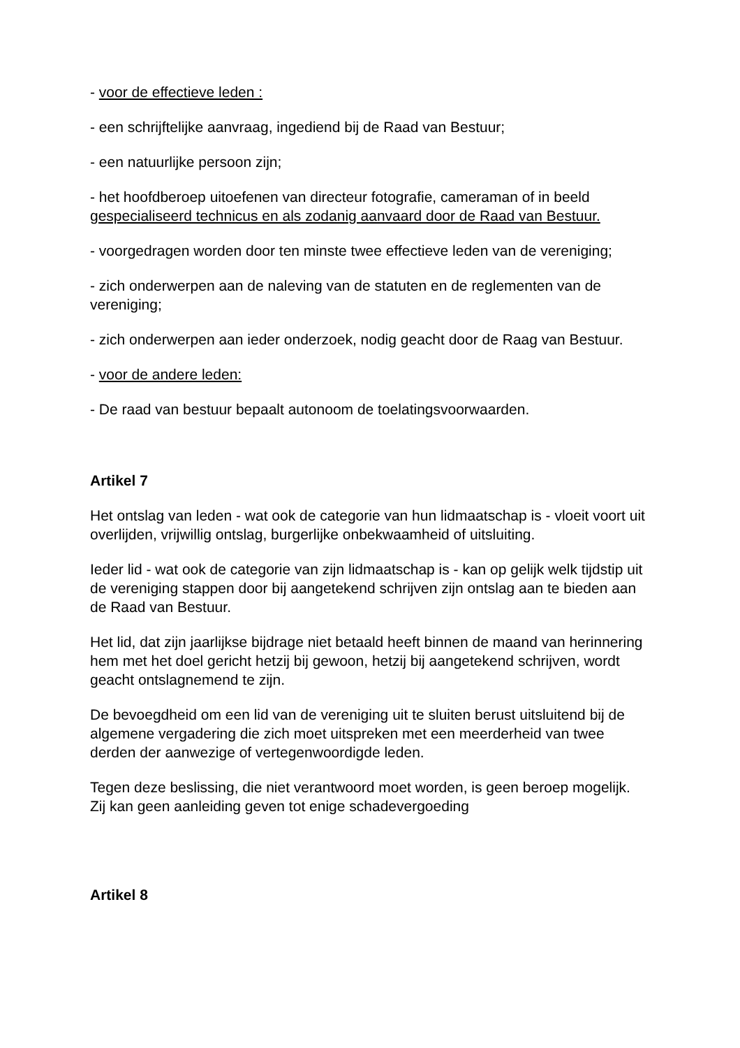- voor de effectieve leden :
- een schrijftelijke aanvraag, ingediend bij de Raad van Bestuur;
- een natuurlijke persoon zijn;
- het hoofdberoep uitoefenen van directeur fotografie, cameraman of in beeld gespecialiseerd technicus en als zodanig aanvaard door de Raad van Bestuur.
- voorgedragen worden door ten minste twee effectieve leden van de vereniging;
- zich onderwerpen aan de naleving van de statuten en de reglementen van de vereniging;
- zich onderwerpen aan ieder onderzoek, nodig geacht door de Raag van Bestuur.
- voor de andere leden:
- De raad van bestuur bepaalt autonoom de toelatingsvoorwaarden.
Artikel 7
Het ontslag van leden - wat ook de categorie van hun lidmaatschap is - vloeit voort uit overlijden, vrijwillig ontslag, burgerlijke onbekwaamheid of uitsluiting.
Ieder lid - wat ook de categorie van zijn lidmaatschap is - kan op gelijk welk tijdstip uit de vereniging stappen door bij aangetekend schrijven zijn ontslag aan te bieden aan de Raad van Bestuur.
Het lid, dat zijn jaarlijkse bijdrage niet betaald heeft binnen de maand van herinnering hem met het doel gericht hetzij bij gewoon, hetzij bij aangetekend schrijven, wordt geacht ontslagnemend te zijn.
De bevoegdheid om een lid van de vereniging uit te sluiten berust uitsluitend bij de algemene vergadering die zich moet uitspreken met een meerderheid van twee derden der aanwezige of vertegenwoordigde leden.
Tegen deze beslissing, die niet verantwoord moet worden, is geen beroep mogelijk. Zij kan geen aanleiding geven tot enige schadevergoeding
Artikel 8